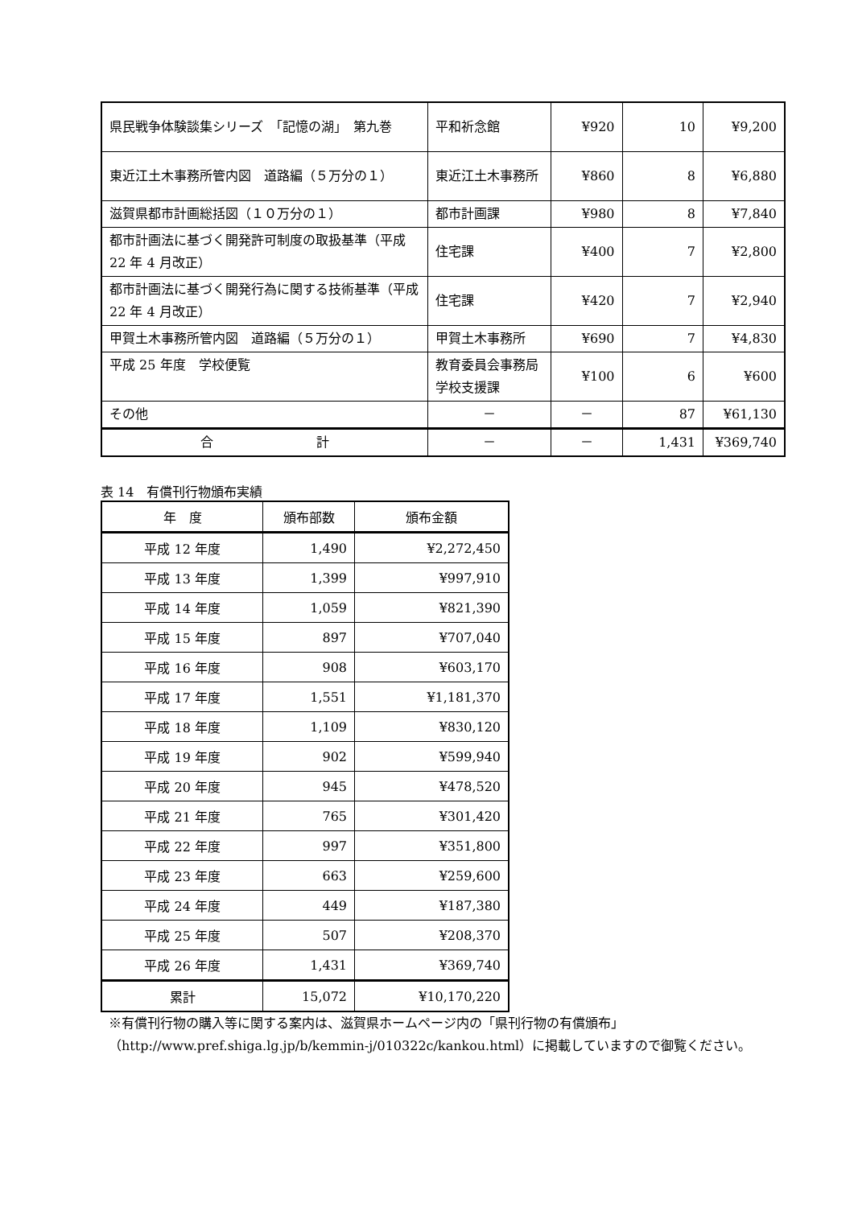| 県民戦争体験談集シリーズ 「記憶の湖」 第九巻 | 平和祈念館 | ¥920 | 10 | ¥9,200 |
| 東近江土木事務所管内図 道路編（５万分の１） | 東近江土木事務所 | ¥860 | 8 | ¥6,880 |
| 滋賀県都市計画総括図（１０万分の１） | 都市計画課 | ¥980 | 8 | ¥7,840 |
| 都市計画法に基づく開発許可制度の取扱基準（平成 22 年 4 月改正） | 住宅課 | ¥400 | 7 | ¥2,800 |
| 都市計画法に基づく開発行為に関する技術基準（平成 22 年 4 月改正） | 住宅課 | ¥420 | 7 | ¥2,940 |
| 甲賀土木事務所管内図 道路編（５万分の１） | 甲賀土木事務所 | ¥690 | 7 | ¥4,830 |
| 平成 25 年度 学校便覧 | 教育委員会事務局学校支援課 | ¥100 | 6 | ¥600 |
| その他 | － | － | 87 | ¥61,130 |
| 合 計 | － | － | 1,431 | ¥369,740 |
表 14　有償刊行物頒布実績
| 年 度 | 頒布部数 | 頒布金額 |
| --- | --- | --- |
| 平成 12 年度 | 1,490 | ¥2,272,450 |
| 平成 13 年度 | 1,399 | ¥997,910 |
| 平成 14 年度 | 1,059 | ¥821,390 |
| 平成 15 年度 | 897 | ¥707,040 |
| 平成 16 年度 | 908 | ¥603,170 |
| 平成 17 年度 | 1,551 | ¥1,181,370 |
| 平成 18 年度 | 1,109 | ¥830,120 |
| 平成 19 年度 | 902 | ¥599,940 |
| 平成 20 年度 | 945 | ¥478,520 |
| 平成 21 年度 | 765 | ¥301,420 |
| 平成 22 年度 | 997 | ¥351,800 |
| 平成 23 年度 | 663 | ¥259,600 |
| 平成 24 年度 | 449 | ¥187,380 |
| 平成 25 年度 | 507 | ¥208,370 |
| 平成 26 年度 | 1,431 | ¥369,740 |
| 累計 | 15,072 | ¥10,170,220 |
※有償刊行物の購入等に関する案内は、滋賀県ホームページ内の「県刊行物の有償頒布」（http://www.pref.shiga.lg.jp/b/kemmin-j/010322c/kankou.html）に掲載していますので御覧ください。